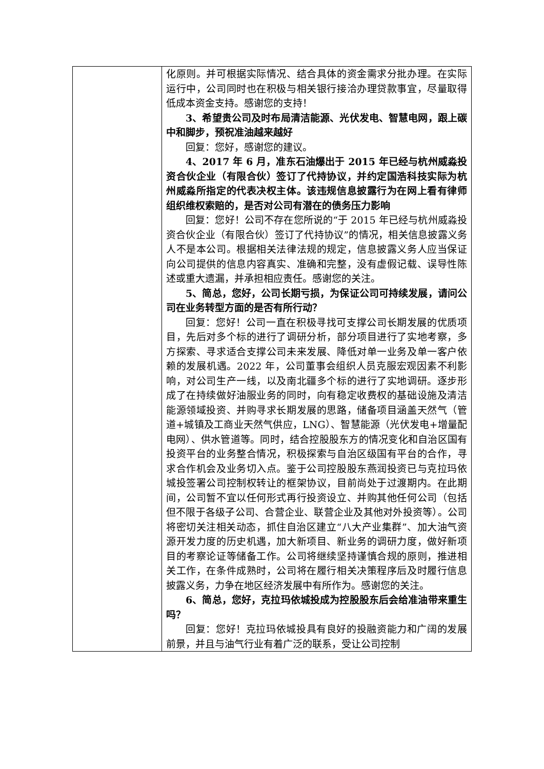| | 化原则。并可根据实际情况、结合具体的资金需求分批办理。在实际运行中，公司同时也在积极与相关银行接洽办理贷款事宜，尽量取得低成本资金支持。感谢您的支持！ 3、希望贵公司及时布局清洁能源、光伏发电、智慧电网，跟上碳中和脚步，预祝准油越来越好 回复：您好，感谢您的建议。 4、2017 年 6 月，准东石油爆出于 2015 年已经与杭州威淼投资合伙企业（有限合伙）签订了代持协议，并约定国浩科技实际为杭州威淼所指定的代表决权主体。该违规信息披露行为在网上看有律师组织维权索赔的，是否对公司有潜在的债务压力影响 回复：您好！公司不存在您所说的“于 2015 年已经与杭州威淼投资合伙企业（有限合伙）签订了代持协议”的情况，相关信息披露义务人不是本公司。根据相关法律法规的规定，信息披露义务人应当保证向公司提供的信息内容真实、准确和完整，没有虚假记载、误导性陈述或重大遗漏，并承担相应责任。感谢您的关注。 5、简总，您好，公司长期亏损，为保证公司可持续发展，请问公司在业务转型方面的是否有所行动？ 回复：您好！公司一直在积极寻找可支撑公司长期发展的优质项目，先后对多个标的进行了调研分析，部分项目进行了实地考察，多方探索、寻求适合支撑公司未来发展、降低对单一业务及单一客户依赖的发展机遇。2022 年，公司董事会组织人员克服宏观因素不利影响，对公司生产一线，以及南北疆多个标的进行了实地调研。逐步形成了在持续做好油服业务的同时，向有稳定收费权的基础设施及清洁能源领域投资、并购寻求长期发展的思路，储备项目涵盖天然气（管道+城镇及工商业天然气供应，LNG）、智慧能源（光伏发电+增量配电网）、供水管道等。同时，结合控股股东方的情况变化和自治区国有投资平台的业务整合情况，积极探索与自治区级国有平台的合作，寻求合作机会及业务切入点。鉴于公司控股股东燕润投资已与克拉玛依城投签署公司控制权转让的框架协议，目前尚处于过渡期内。在此期间，公司暂不宜以任何形式再行投资设立、并购其他任何公司（包括但不限于各级子公司、合营企业、联营企业及其他对外投资等）。公司将密切关注相关动态，抓住自治区建立“八大产业集群”、加大油气资源开发力度的历史机遇，加大新项目、新业务的调研力度，做好新项目的考察论证等储备工作。公司将继续坚持谨慎合规的原则，推进相关工作，在条件成熟时，公司将在履行相关决策程序后及时履行信息披露义务，力争在地区经济发展中有所作为。感谢您的关注。 6、简总，您好，克拉玛依城投成为控股股东后会给准油带来重生吗？ 回复：您好！克拉玛依城投具有良好的投融资能力和广阔的发展前景，并且与油气行业有着广泛的联系，受让公司控制 |